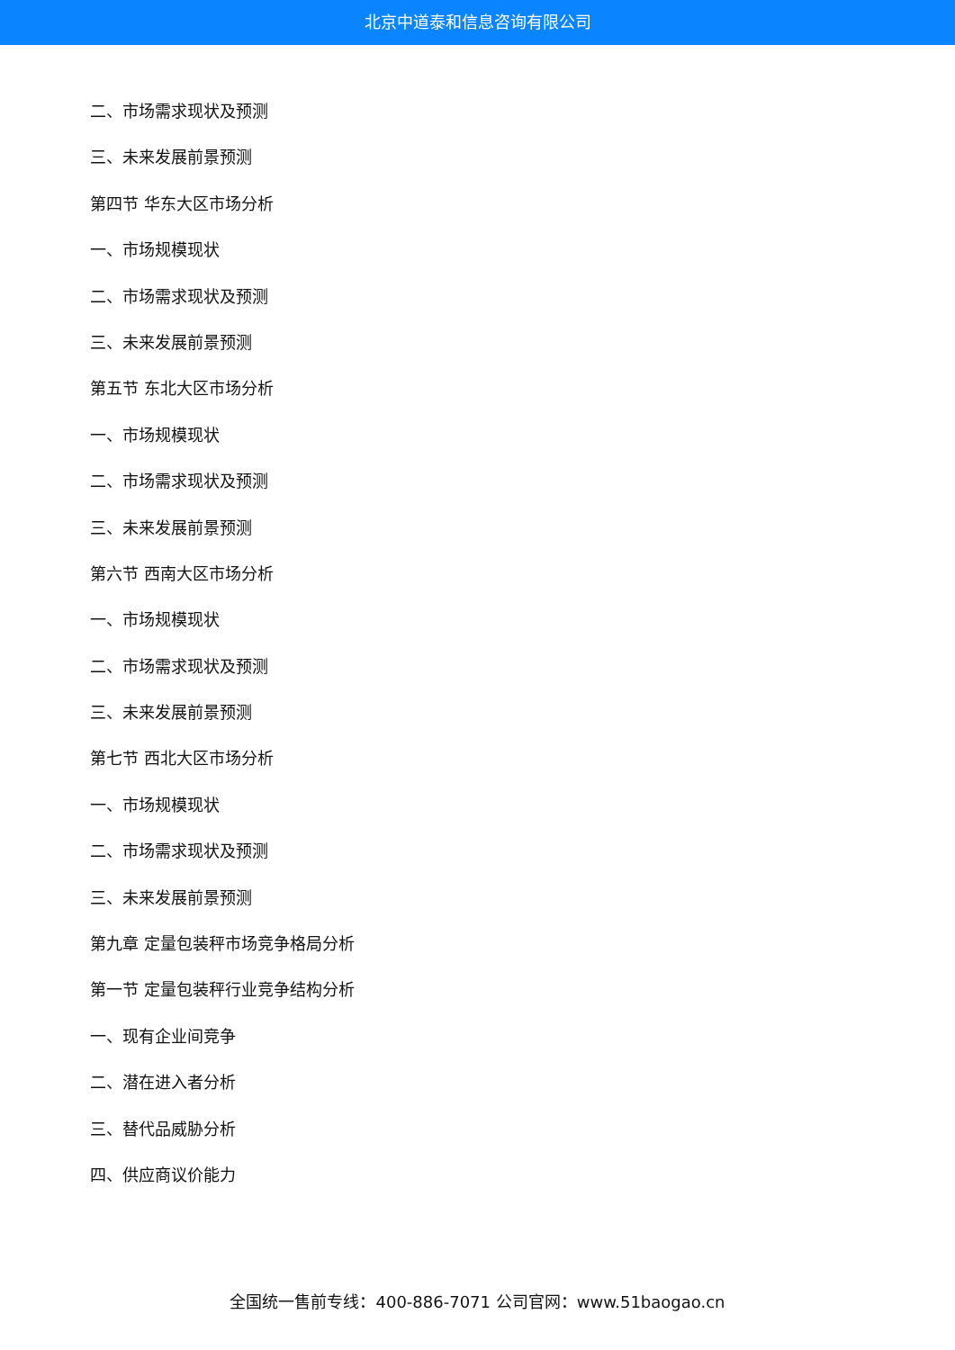北京中道泰和信息咨询有限公司
二、市场需求现状及预测
三、未来发展前景预测
第四节 华东大区市场分析
一、市场规模现状
二、市场需求现状及预测
三、未来发展前景预测
第五节 东北大区市场分析
一、市场规模现状
二、市场需求现状及预测
三、未来发展前景预测
第六节 西南大区市场分析
一、市场规模现状
二、市场需求现状及预测
三、未来发展前景预测
第七节 西北大区市场分析
一、市场规模现状
二、市场需求现状及预测
三、未来发展前景预测
第九章 定量包装秤市场竞争格局分析
第一节 定量包装秤行业竞争结构分析
一、现有企业间竞争
二、潜在进入者分析
三、替代品威胁分析
四、供应商议价能力
全国统一售前专线：400-886-7071 公司官网：www.51baogao.cn